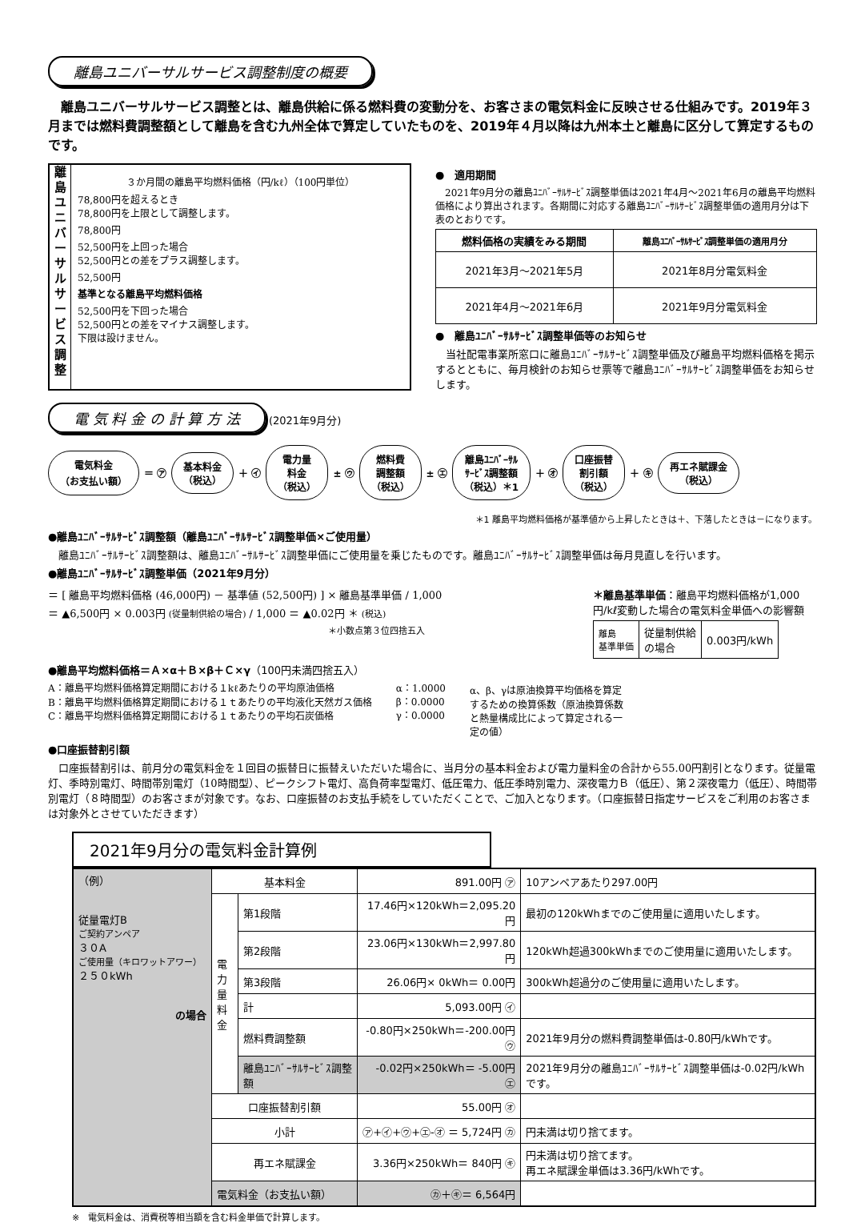離島ユニバーサルサービス調整制度の概要
　離島ユニバーサルサービス調整とは、離島供給に係る燃料費の変動分を、お客さまの電気料金に反映させる仕組みです。2019年３月までは燃料費調整額として離島を含む九州全体で算定していたものを、2019年４月以降は九州本土と離島に区分して算定するものです。
離島ユニバーサルサービス調整
３か月間の離島平均燃料価格（円/kℓ）（100円単位）
78,800円を超えるとき
78,800円を上限として調整します。
78,800円
52,500円を上回った場合
52,500円との差をプラス調整します。
52,500円
基準となる離島平均燃料価格
52,500円を下回った場合
52,500円との差をマイナス調整します。
下限は設けません。
●　適用期間
　2021年9月分の離島ﾕﾆﾊﾞｰｻﾙｻｰﾋﾞｽ調整単価は2021年4月～2021年6月の離島平均燃料価格により算出されます。各期間に対応する離島ﾕﾆﾊﾞｰｻﾙｻｰﾋﾞｽ調整単価の適用月分は下表のとおりです。
| 燃料価格の実績をみる期間 | 離島ﾕﾆﾊﾞｰｻﾙｻｰﾋﾞｽ調整単価の適用月分 |
| --- | --- |
| 2021年3月～2021年5月 | 2021年8月分電気料金 |
| 2021年4月～2021年6月 | 2021年9月分電気料金 |
●　離島ﾕﾆﾊﾞｰｻﾙｻｰﾋﾞｽ調整単価等のお知らせ
　当社配電事業所窓口に離島ﾕﾆﾊﾞｰｻﾙｻｰﾋﾞｽ調整単価及び離島平均燃料価格を掲示するとともに、毎月検針のお知らせ票等で離島ﾕﾆﾊﾞｰｻﾙｻｰﾋﾞｽ調整単価をお知らせします。
電 気 料 金 の 計 算 方 法 (2021年9月分)
電気料金
（お支払い額）
＝ ㋐
基本料金
（税込）
＋ ㋑
電力量
料金
（税込）
± ㋒
燃料費
調整額
（税込）
± ㋓
離島ﾕﾆﾊﾞｰｻﾙ
ｻｰﾋﾞｽ調整額
（税込）＊1
＋ ㋔
口座振替
割引額
（税込）
＋ ㋖
再エネ賦課金
（税込）
＊1 離島平均燃料価格が基準値から上昇したときは＋、下落したときは－になります。
●離島ﾕﾆﾊﾞｰｻﾙｻｰﾋﾞｽ調整額（離島ﾕﾆﾊﾞｰｻﾙｻｰﾋﾞｽ調整単価×ご使用量）
　離島ﾕﾆﾊﾞｰｻﾙｻｰﾋﾞｽ調整額は、離島ﾕﾆﾊﾞｰｻﾙｻｰﾋﾞｽ調整単価にご使用量を乗じたものです。離島ﾕﾆﾊﾞｰｻﾙｻｰﾋﾞｽ調整単価は毎月見直しを行います。
●離島ﾕﾆﾊﾞｰｻﾙｻｰﾋﾞｽ調整単価（2021年9月分）
＝ [ 離島平均燃料価格 (46,000円) － 基準値 (52,500円) ] × 離島基準単価 / 1,000
＝ ▲6,500円 × 0.003円 (従量制供給の場合) / 1,000 ＝ ▲0.02円 ＊ (税込)
＊小数点第３位四捨五入
＊離島基準単価：離島平均燃料価格が1,000円/kℓ変動した場合の電気料金単価への影響額
| 離島 基準単価 | 従量制供給 の場合 | 0.003円/kWh |
●離島平均燃料価格＝Ａ×α＋Ｂ×β＋Ｃ×γ（100円未満四捨五入）
A：離島平均燃料価格算定期間における１kℓあたりの平均原油価格
B：離島平均燃料価格算定期間における１ｔあたりの平均液化天然ガス価格
C：離島平均燃料価格算定期間における１ｔあたりの平均石炭価格
α：1.0000
β：0.0000
γ：0.0000
α、β、γは原油換算平均価格を算定するための換算係数（原油換算係数と熱量構成比によって算定される一定の値）
●口座振替割引額
　口座振替割引は、前月分の電気料金を１回目の振替日に振替えいただいた場合に、当月分の基本料金および電力量料金の合計から55.00円割引となります。従量電灯、季時別電灯、時間帯別電灯（10時間型）、ピークシフト電灯、高負荷率型電灯、低圧電力、低圧季時別電力、深夜電力Ｂ（低圧）、第２深夜電力（低圧）、時間帯別電灯（８時間型）のお客さまが対象です。なお、口座振替のお支払手続をしていただくことで、ご加入となります。（口座振替日指定サービスをご利用のお客さまは対象外とさせていただきます）
2021年9月分の電気料金計算例
| （例） 従量電灯B ご契約アンペア ３０A ご使用量（キロワットアワー） ２５０kWh の場合 | 基本料金 | | 891.00円 ㋐ | 10アンペアあたり297.00円 |
| | 電力量料金 | 第1段階 | 17.46円×120kWh＝2,095.20円 | 最初の120kWhまでのご使用量に適用いたします。 |
| | | 第2段階 | 23.06円×130kWh＝2,997.80円 | 120kWh超過300kWhまでのご使用量に適用いたします。 |
| | | 第3段階 | 26.06円× 0kWh＝ 0.00円 | 300kWh超過分のご使用量に適用いたします。 |
| | | 計 | 5,093.00円 ㋑ | |
| | | 燃料費調整額 | -0.80円×250kWh＝-200.00円 ㋒ | 2021年9月分の燃料費調整単価は-0.80円/kWhです。 |
| | | 離島ﾕﾆﾊﾞｰｻﾙｻｰﾋﾞｽ調整額 | -0.02円×250kWh＝ -5.00円 ㋓ | 2021年9月分の離島ﾕﾆﾊﾞｰｻﾙｻｰﾋﾞｽ調整単価は-0.02円/kWhです。 |
| | 口座振替割引額 | | 55.00円 ㋔ | |
| | 小計 | | ㋐+㋑+㋒+㋓-㋔ ＝ 5,724円 ㋕ | 円未満は切り捨てます。 |
| | 再エネ賦課金 | | 3.36円×250kWh＝ 840円 ㋖ | 円未満は切り捨てます。 再エネ賦課金単価は3.36円/kWhです。 |
| | 電気料金（お支払い額） | | ㋕＋㋖＝ 6,564円 | |
※　電気料金は、消費税等相当額を含む料金単価で計算します。